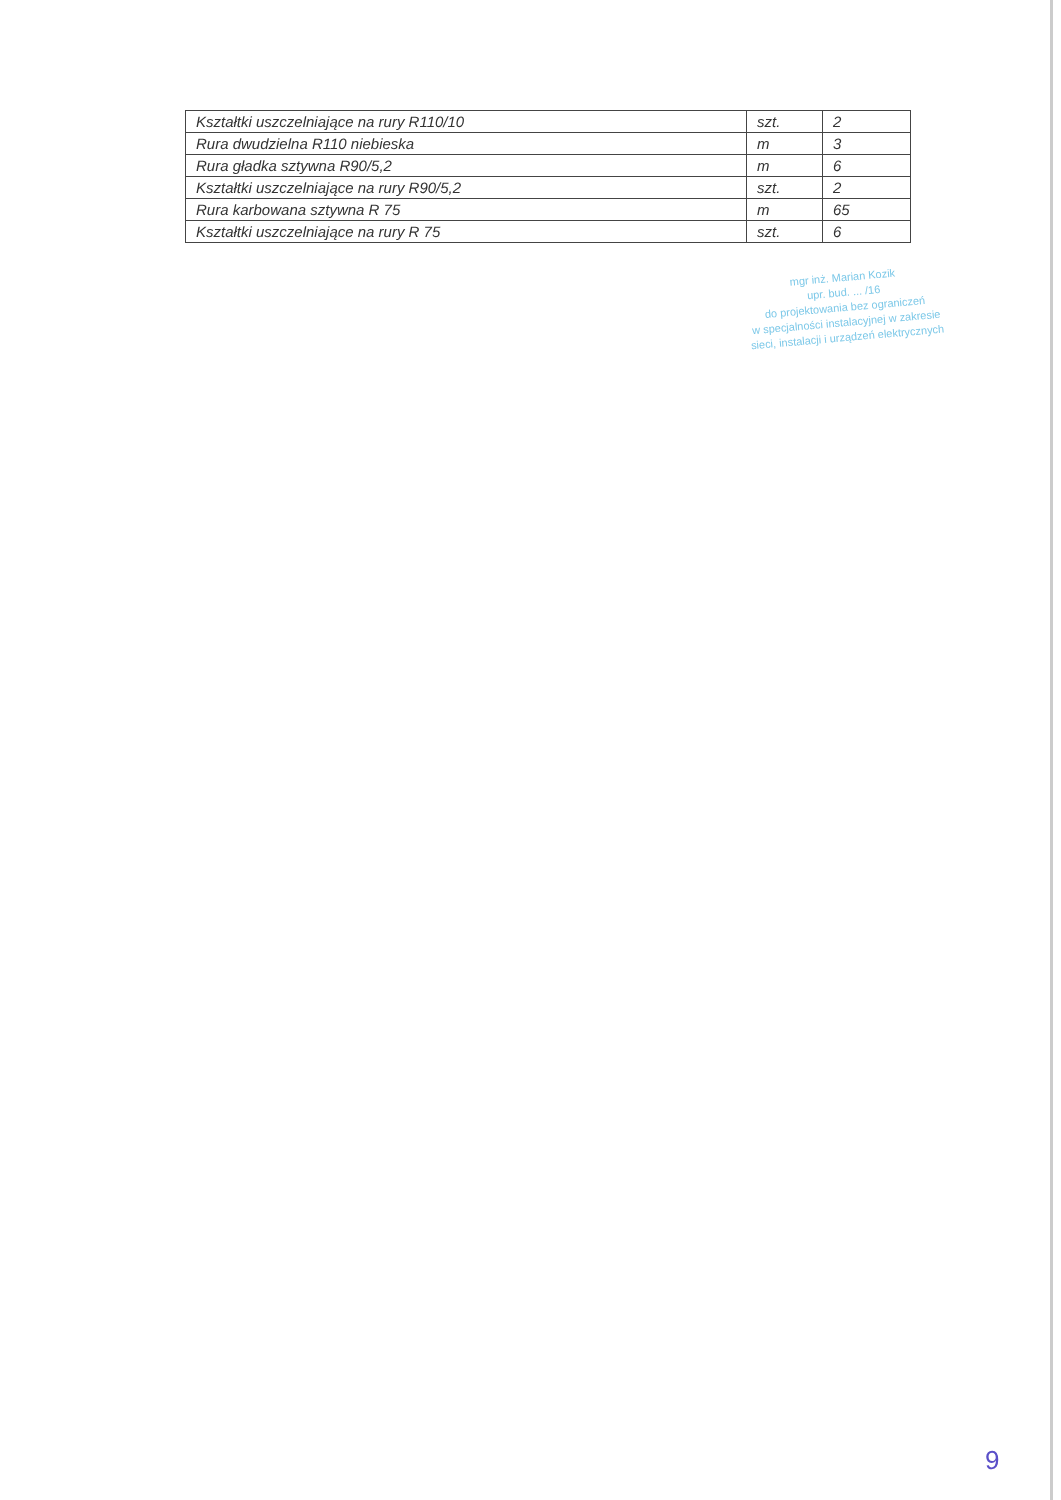| Kształtki uszczelniające na rury R110/10 | szt. | 2 |
| Rura dwudzielna R110 niebieska | m | 3 |
| Rura gładka sztywna R90/5,2 | m | 6 |
| Kształtki uszczelniające na rury R90/5,2 | szt. | 2 |
| Rura karbowana sztywna R 75 | m | 65 |
| Kształtki uszczelniające na rury R 75 | szt. | 6 |
mgr inż. Marian Kozik
upr. bud. ... /16
do projektowania bez ograniczeń
w specjalności instalacyjnej w zakresie
sieci, instalacji i urządzeń elektrycznych
9